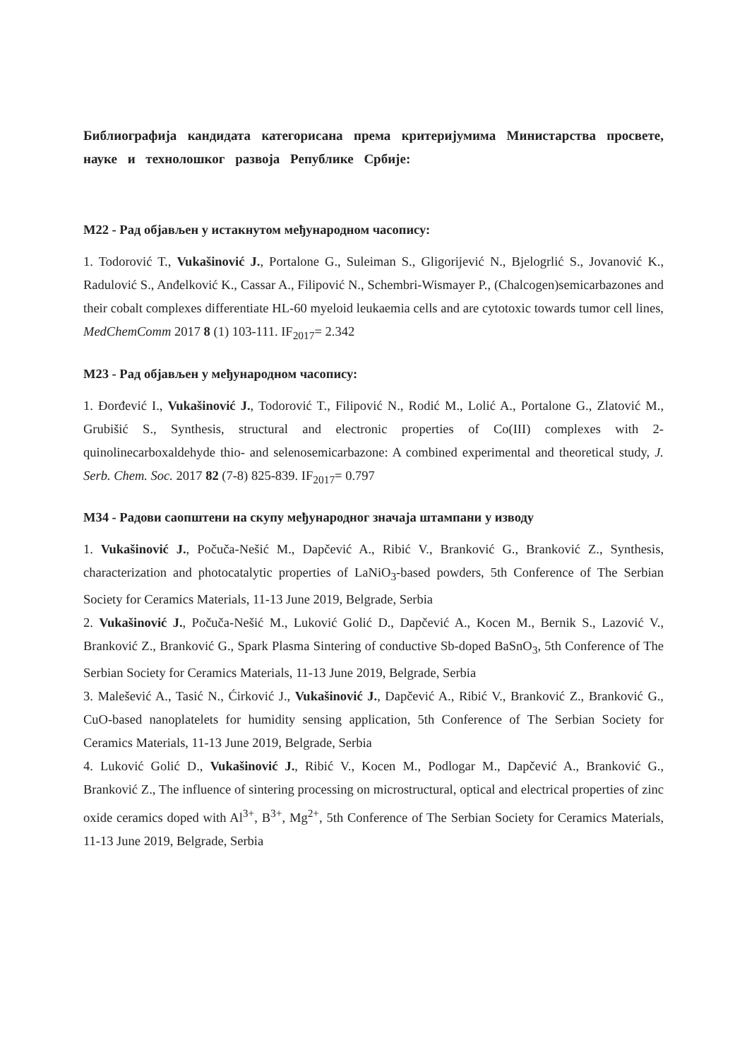Библиографија кандидата категорисана према критеријумима Министарства просвете, науке и технолошког развоја Републике Србије:
M22 - Рад објављен у истакнутом међународном часопису:
1. Todorović T., Vukašinović J., Portalone G., Suleiman S., Gligorijević N., Bjelogrlić S., Jovanović K., Radulović S., Anđelković K., Cassar A., Filipović N., Schembri-Wismayer P., (Chalcogen)semicarbazones and their cobalt complexes differentiate HL-60 myeloid leukaemia cells and are cytotoxic towards tumor cell lines, MedChemComm 2017 8 (1) 103-111. IF<sub>2017</sub>= 2.342
M23 - Рад објављен у међународном часопису:
1. Đorđević I., Vukašinović J., Todorović T., Filipović N., Rodić M., Lolić A., Portalone G., Zlatović M., Grubišić S., Synthesis, structural and electronic properties of Co(III) complexes with 2-quinolinecarboxaldehyde thio- and selenosemicarbazone: A combined experimental and theoretical study, J. Serb. Chem. Soc. 2017 82 (7-8) 825-839. IF<sub>2017</sub>= 0.797
M34 - Радови саопштени на скупу међународног значаја штампани у изводу
1. Vukašinović J., Počuča-Nešić M., Dapčević A., Ribić V., Branković G., Branković Z., Synthesis, characterization and photocatalytic properties of LaNiO<sub>3</sub>-based powders, 5th Conference of The Serbian Society for Ceramics Materials, 11-13 June 2019, Belgrade, Serbia
2. Vukašinović J., Počuča-Nešić M., Luković Golić D., Dapčević A., Kocen M., Bernik S., Lazović V., Branković Z., Branković G., Spark Plasma Sintering of conductive Sb-doped BaSnO<sub>3</sub>, 5th Conference of The Serbian Society for Ceramics Materials, 11-13 June 2019, Belgrade, Serbia
3. Malešević A., Tasić N., Ćirković J., Vukašinović J., Dapčević A., Ribić V., Branković Z., Branković G., CuO-based nanoplatelets for humidity sensing application, 5th Conference of The Serbian Society for Ceramics Materials, 11-13 June 2019, Belgrade, Serbia
4. Luković Golić D., Vukašinović J., Ribić V., Kocen M., Podlogar M., Dapčević A., Branković G., Branković Z., The influence of sintering processing on microstructural, optical and electrical properties of zinc oxide ceramics doped with Al<sup>3+</sup>, B<sup>3+</sup>, Mg<sup>2+</sup>, 5th Conference of The Serbian Society for Ceramics Materials, 11-13 June 2019, Belgrade, Serbia